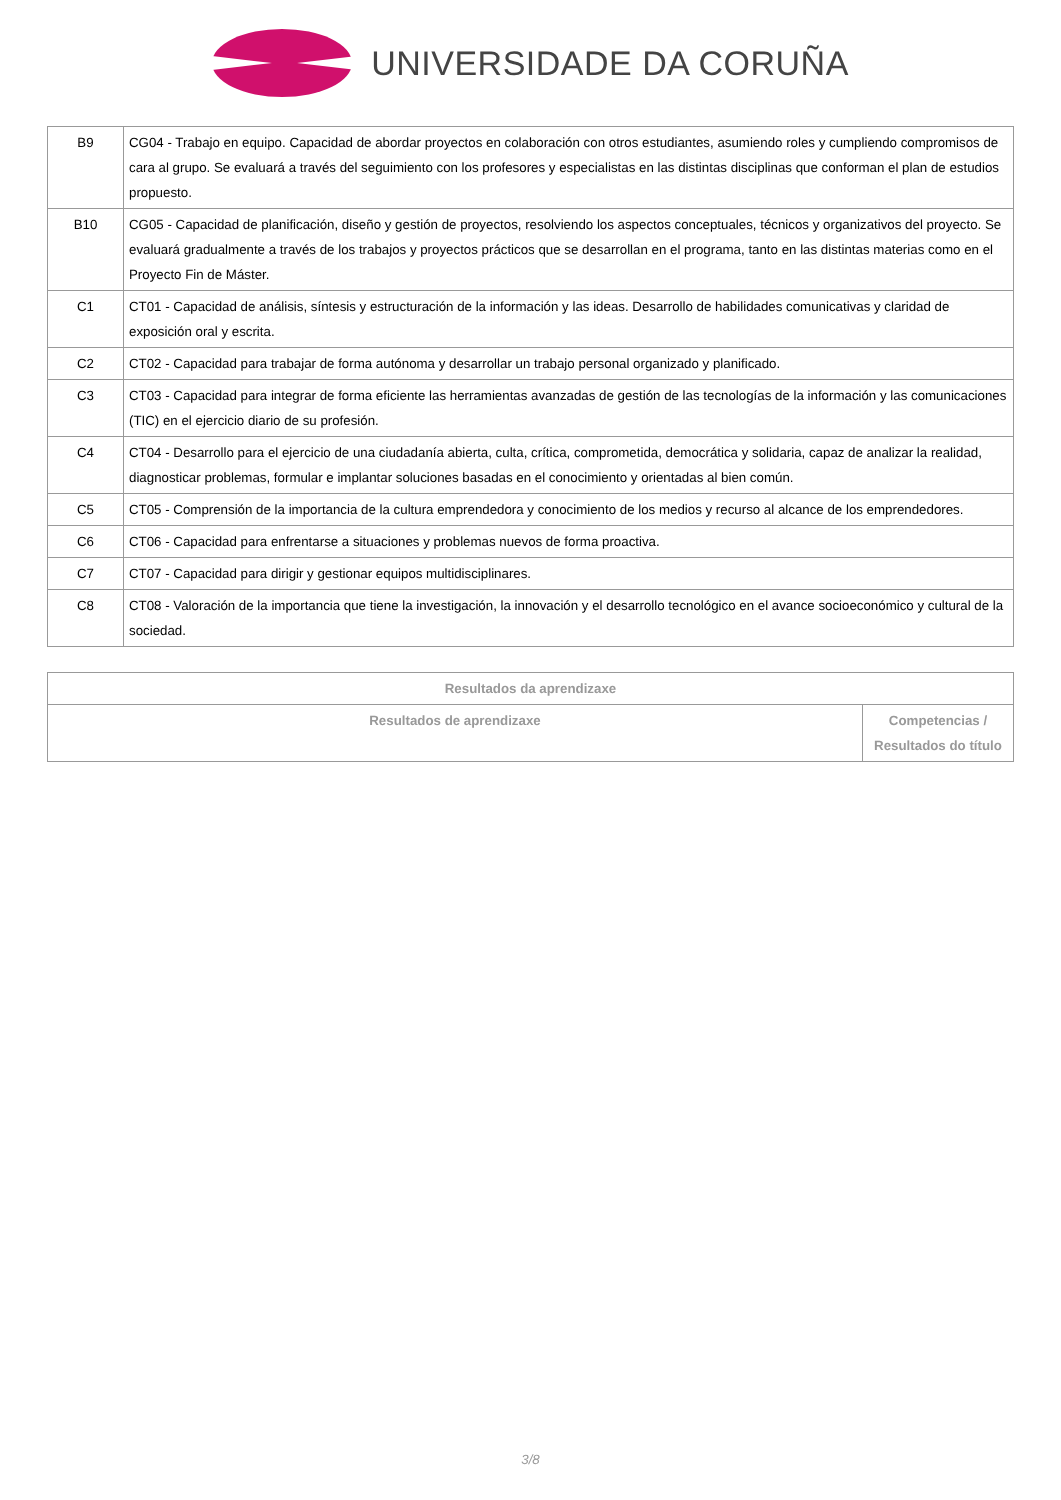UNIVERSIDADE DA CORUÑA
| B9 | CG04 - Trabajo en equipo. Capacidad de abordar proyectos en colaboración con otros estudiantes, asumiendo roles y cumpliendo compromisos de cara al grupo. Se evaluará a través del seguimiento con los profesores y especialistas en las distintas disciplinas que conforman el plan de estudios propuesto. |
| B10 | CG05 - Capacidad de planificación, diseño y gestión de proyectos, resolviendo los aspectos conceptuales, técnicos y organizativos del proyecto. Se evaluará gradualmente a través de los trabajos y proyectos prácticos que se desarrollan en el programa, tanto en las distintas materias como en el Proyecto Fin de Máster. |
| C1 | CT01 - Capacidad de análisis, síntesis y estructuración de la información y las ideas. Desarrollo de habilidades comunicativas y claridad de exposición oral y escrita. |
| C2 | CT02 - Capacidad para trabajar de forma autónoma y desarrollar un trabajo personal organizado y planificado. |
| C3 | CT03 - Capacidad para integrar de forma eficiente las herramientas avanzadas de gestión de las tecnologías de la información y las comunicaciones (TIC) en el ejercicio diario de su profesión. |
| C4 | CT04 - Desarrollo para el ejercicio de una ciudadanía abierta, culta, crítica, comprometida, democrática y solidaria, capaz de analizar la realidad, diagnosticar problemas, formular e implantar soluciones basadas en el conocimiento y orientadas al bien común. |
| C5 | CT05 - Comprensión de la importancia de la cultura emprendedora y conocimiento de los medios y recurso al alcance de los emprendedores. |
| C6 | CT06 - Capacidad para enfrentarse a situaciones y problemas nuevos de forma proactiva. |
| C7 | CT07 - Capacidad para dirigir y gestionar equipos multidisciplinares. |
| C8 | CT08 - Valoración de la importancia que tiene la investigación, la innovación y el desarrollo tecnológico en el avance socioeconómico y cultural de la sociedad. |
| Resultados da aprendizaxe | |
| --- | --- |
| Resultados de aprendizaxe | Competencias / Resultados do título |
3/8